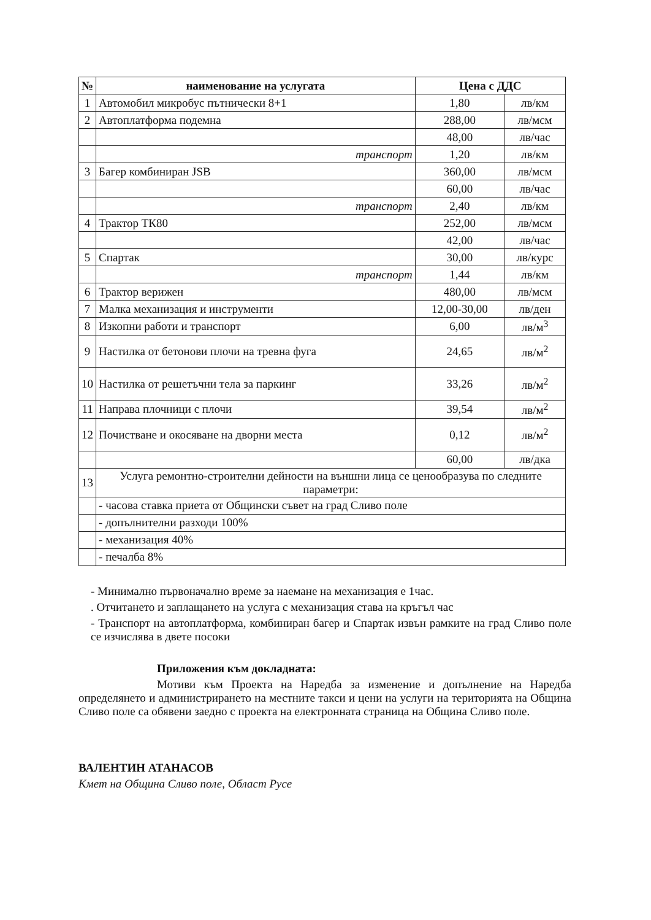| № | наименование на услугата | Цена с ДДС | |
| --- | --- | --- | --- |
| 1 | Автомобил микробус пътнически 8+1 | 1,80 | лв/км |
| 2 | Автоплатформа подемна | 288,00 | лв/мсм |
| | | 48,00 | лв/час |
| | транспорт | 1,20 | лв/км |
| 3 | Багер комбиниран JSB | 360,00 | лв/мсм |
| | | 60,00 | лв/час |
| | транспорт | 2,40 | лв/км |
| 4 | Трактор ТК80 | 252,00 | лв/мсм |
| | | 42,00 | лв/час |
| 5 | Спартак | 30,00 | лв/курс |
| | транспорт | 1,44 | лв/км |
| 6 | Трактор верижен | 480,00 | лв/мсм |
| 7 | Малка механизация и инструменти | 12,00-30,00 | лв/ден |
| 8 | Изкопни работи и транспорт | 6,00 | лв/м<sup>3</sup> |
| 9 | Настилка от бетонови плочи на тревна фуга | 24,65 | лв/м<sup>2</sup> |
| 10 | Настилка от решетъчни тела за паркинг | 33,26 | лв/м<sup>2</sup> |
| 11 | Направа плочници с плочи | 39,54 | лв/м<sup>2</sup> |
| 12 | Почистване и окосяване на дворни места | 0,12 | лв/м<sup>2</sup> |
| | | 60,00 | лв/дка |
| 13 | Услуга ремонтно-строителни дейности на външни лица се ценообразува по следните параметри: | | |
| | - часова ставка приета от Общински съвет на град Сливо поле | | |
| | - допълнителни разходи 100% | | |
| | - механизация 40% | | |
| | - печалба 8% | | |
- Минимално първоначално време за наемане на механизация е 1час.
. Отчитането и заплащането на услуга с механизация става на кръгъл час
- Транспорт на автоплатформа, комбиниран багер и Спартак извън рамките на град Сливо поле се изчислява в двете посоки
Приложения към докладната:
Мотиви към Проекта на Наредба за изменение и допълнение на Наредба определянето и администрирането на местните такси и цени на услуги на територията на Община Сливо поле са обявени заедно с проекта на електронната страница на Община Сливо поле.
ВАЛЕНТИН АТАНАСОВ
Кмет на Община Сливо поле, Област Русе